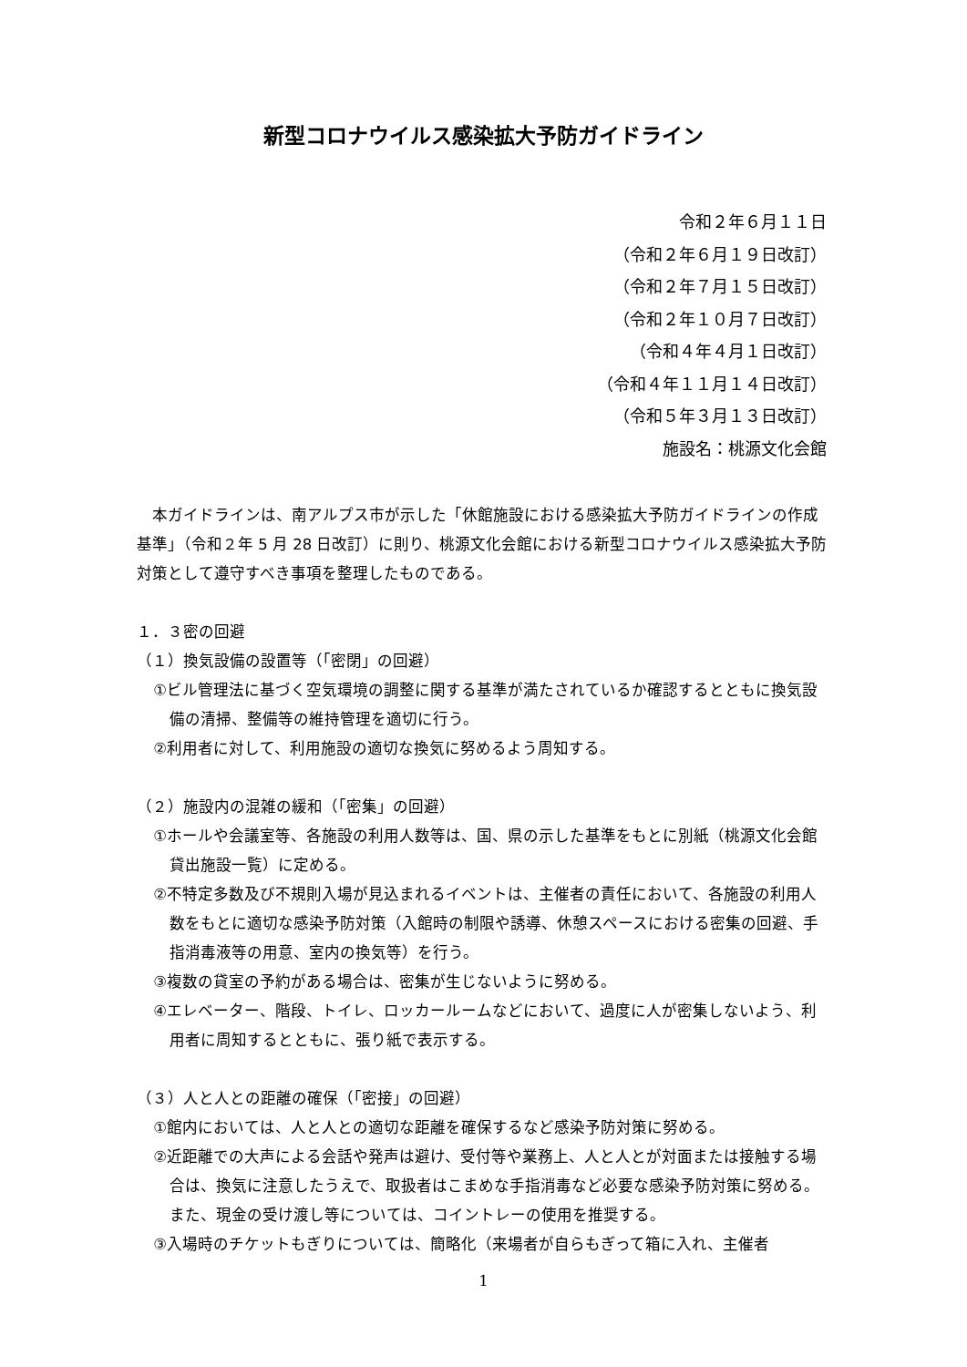新型コロナウイルス感染拡大予防ガイドライン
令和２年６月１１日
（令和２年６月１９日改訂）
（令和２年７月１５日改訂）
（令和２年１０月７日改訂）
（令和４年４月１日改訂）
（令和４年１１月１４日改訂）
（令和５年３月１３日改訂）
施設名：桃源文化会館
本ガイドラインは、南アルプス市が示した「休館施設における感染拡大予防ガイドラインの作成基準」（令和２年 5 月 28 日改訂）に則り、桃源文化会館における新型コロナウイルス感染拡大予防対策として遵守すべき事項を整理したものである。
１．３密の回避
（１）換気設備の設置等（「密閉」の回避）
①ビル管理法に基づく空気環境の調整に関する基準が満たされているか確認するとともに換気設備の清掃、整備等の維持管理を適切に行う。
②利用者に対して、利用施設の適切な換気に努めるよう周知する。
（２）施設内の混雑の緩和（「密集」の回避）
①ホールや会議室等、各施設の利用人数等は、国、県の示した基準をもとに別紙（桃源文化会館貸出施設一覧）に定める。
②不特定多数及び不規則入場が見込まれるイベントは、主催者の責任において、各施設の利用人数をもとに適切な感染予防対策（入館時の制限や誘導、休憩スペースにおける密集の回避、手指消毒液等の用意、室内の換気等）を行う。
③複数の貸室の予約がある場合は、密集が生じないように努める。
④エレベーター、階段、トイレ、ロッカールームなどにおいて、過度に人が密集しないよう、利用者に周知するとともに、張り紙で表示する。
（３）人と人との距離の確保（「密接」の回避）
①館内においては、人と人との適切な距離を確保するなど感染予防対策に努める。
②近距離での大声による会話や発声は避け、受付等や業務上、人と人とが対面または接触する場合は、換気に注意したうえで、取扱者はこまめな手指消毒など必要な感染予防対策に努める。また、現金の受け渡し等については、コイントレーの使用を推奨する。
③入場時のチケットもぎりについては、簡略化（来場者が自らもぎって箱に入れ、主催者
1